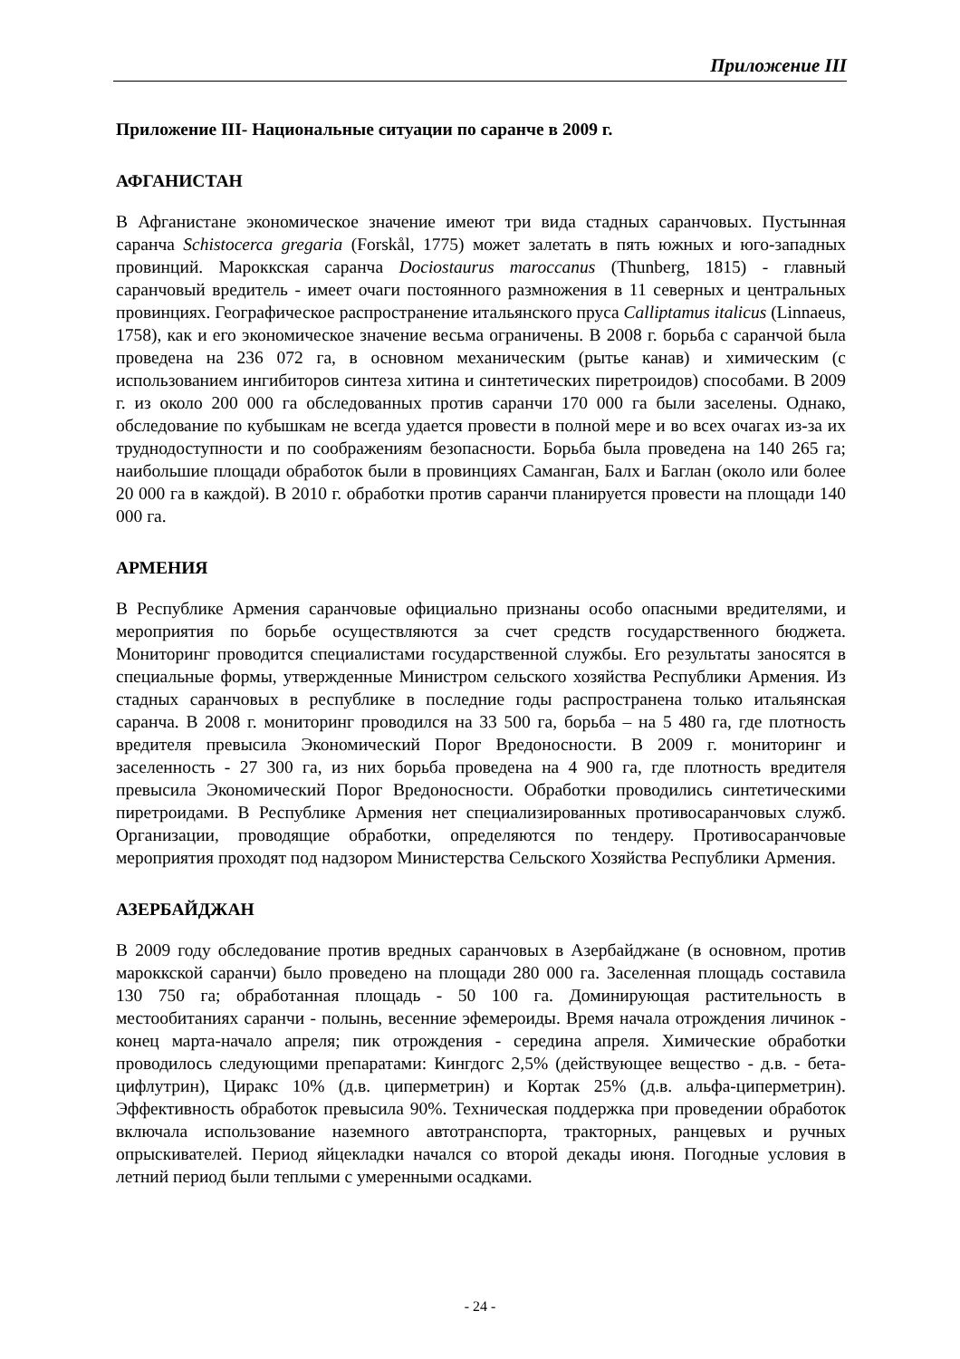Приложение III
Приложение III- Национальные ситуации по саранче в 2009 г.
АФГАНИСТАН
В Афганистане экономическое значение имеют три вида стадных саранчовых. Пустынная саранча Schistocerca gregaria (Forskål, 1775) может залетать в пять южных и юго-западных провинций. Мароккская саранча Dociostaurus maroccanus (Thunberg, 1815) - главный саранчовый вредитель - имеет очаги постоянного размножения в 11 северных и центральных провинциях. Географическое распространение итальянского пруса Calliptamus italicus (Linnaeus, 1758), как и его экономическое значение весьма ограничены. В 2008 г. борьба с саранчой была проведена на 236 072 га, в основном механическим (рытье канав) и химическим (с использованием ингибиторов синтеза хитина и синтетических пиретроидов) способами. В 2009 г. из около 200 000 га обследованных против саранчи 170 000 га были заселены. Однако, обследование по кубышкам не всегда удается провести в полной мере и во всех очагах из-за их труднодоступности и по соображениям безопасности. Борьба была проведена на 140 265 га; наибольшие площади обработок были в провинциях Саманган, Балх и Баглан (около или более 20 000 га в каждой). В 2010 г. обработки против саранчи планируется провести на площади 140 000 га.
АРМЕНИЯ
В Республике Армения саранчовые официально признаны особо опасными вредителями, и мероприятия по борьбе осуществляются за счет средств государственного бюджета. Мониторинг проводится специалистами государственной службы. Его результаты заносятся в специальные формы, утвержденные Министром сельского хозяйства Республики Армения. Из стадных саранчовых в республике в последние годы распространена только итальянская саранча. В 2008 г. мониторинг проводился на 33 500 га, борьба – на 5 480 га, где плотность вредителя превысила Экономический Порог Вредоносности. В 2009 г. мониторинг и заселенность - 27 300 га, из них борьба проведена на 4 900 га, где плотность вредителя превысила Экономический Порог Вредоносности. Обработки проводились синтетическими пиретроидами. В Республике Армения нет специализированных противосаранчовых служб. Организации, проводящие обработки, определяются по тендеру. Противосаранчовые мероприятия проходят под надзором Министерства Сельского Хозяйства Республики Армения.
АЗЕРБАЙДЖАН
В 2009 году обследование против вредных саранчовых в Азербайджане (в основном, против мароккской саранчи) было проведено на площади 280 000 га. Заселенная площадь составила 130 750 га; обработанная площадь - 50 100 га. Доминирующая растительность в местообитаниях саранчи - полынь, весенние эфемероиды. Время начала отрождения личинок - конец марта-начало апреля; пик отрождения - середина апреля. Химические обработки проводилось следующими препаратами: Кингдогс 2,5% (действующее вещество - д.в. - бета-цифлутрин), Циракс 10% (д.в. циперметрин) и Кортак 25% (д.в. альфа-циперметрин). Эффективность обработок превысила 90%. Техническая поддержка при проведении обработок включала использование наземного автотранспорта, тракторных, ранцевых и ручных опрыскивателей. Период яйцекладки начался со второй декады июня. Погодные условия в летний период были теплыми с умеренными осадками.
- 24 -